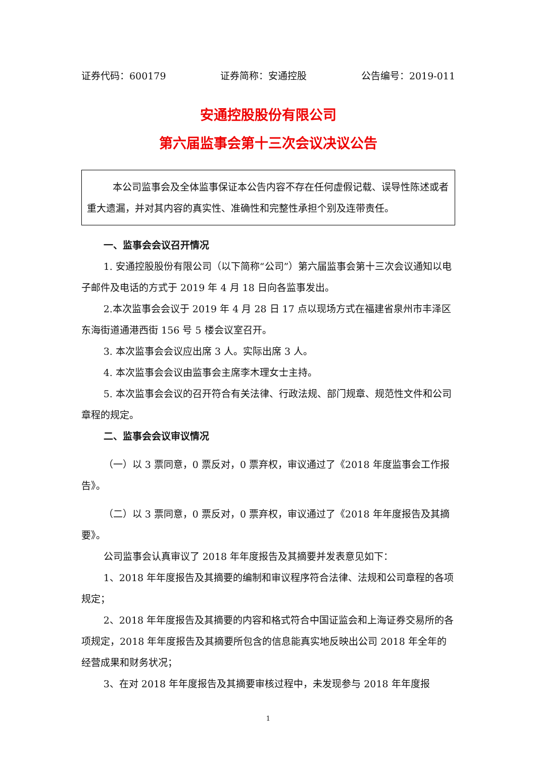证券代码：600179 证券简称：安通控股 公告编号：2019-011
安通控股股份有限公司
第六届监事会第十三次会议决议公告
本公司监事会及全体监事保证本公告内容不存在任何虚假记载、误导性陈述或者重大遗漏，并对其内容的真实性、准确性和完整性承担个别及连带责任。
一、监事会会议召开情况
1. 安通控股股份有限公司（以下简称“公司”）第六届监事会第十三次会议通知以电子邮件及电话的方式于 2019 年 4 月 18 日向各监事发出。
2.本次监事会会议于 2019 年 4 月 28 日 17 点以现场方式在福建省泉州市丰泽区东海街道通港西街 156 号 5 楼会议室召开。
3. 本次监事会会议应出席 3 人。实际出席 3 人。
4. 本次监事会会议由监事会主席李木理女士主持。
5. 本次监事会会议的召开符合有关法律、行政法规、部门规章、规范性文件和公司章程的规定。
二、监事会会议审议情况
（一）以 3 票同意，0 票反对，0 票弃权，审议通过了《2018 年度监事会工作报告》。
（二）以 3 票同意，0 票反对，0 票弃权，审议通过了《2018 年年度报告及其摘要》。
公司监事会认真审议了 2018 年年度报告及其摘要并发表意见如下：
1、2018 年年度报告及其摘要的编制和审议程序符合法律、法规和公司章程的各项规定；
2、2018 年年度报告及其摘要的内容和格式符合中国证监会和上海证券交易所的各项规定，2018 年年度报告及其摘要所包含的信息能真实地反映出公司 2018 年全年的经营成果和财务状况；
3、在对 2018 年年度报告及其摘要审核过程中，未发现参与 2018 年年度报
1